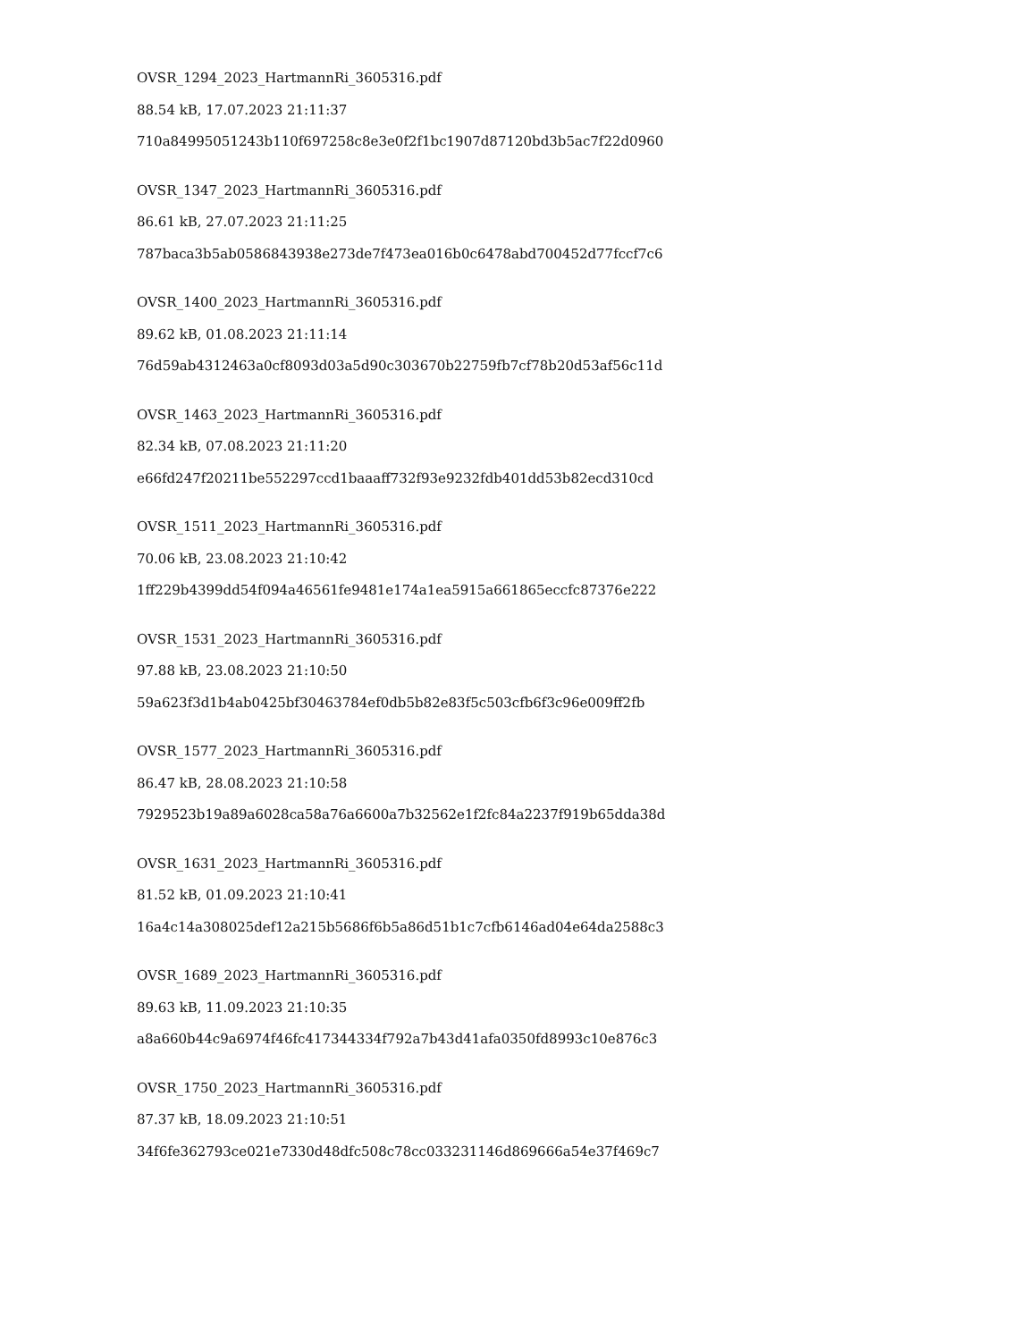OVSR_1294_2023_HartmannRi_3605316.pdf
88.54 kB, 17.07.2023 21:11:37
710a84995051243b110f697258c8e3e0f2f1bc1907d87120bd3b5ac7f22d0960
OVSR_1347_2023_HartmannRi_3605316.pdf
86.61 kB, 27.07.2023 21:11:25
787baca3b5ab0586843938e273de7f473ea016b0c6478abd700452d77fccf7c6
OVSR_1400_2023_HartmannRi_3605316.pdf
89.62 kB, 01.08.2023 21:11:14
76d59ab4312463a0cf8093d03a5d90c303670b22759fb7cf78b20d53af56c11d
OVSR_1463_2023_HartmannRi_3605316.pdf
82.34 kB, 07.08.2023 21:11:20
e66fd247f20211be552297ccd1baaaff732f93e9232fdb401dd53b82ecd310cd
OVSR_1511_2023_HartmannRi_3605316.pdf
70.06 kB, 23.08.2023 21:10:42
1ff229b4399dd54f094a46561fe9481e174a1ea5915a661865eccfc87376e222
OVSR_1531_2023_HartmannRi_3605316.pdf
97.88 kB, 23.08.2023 21:10:50
59a623f3d1b4ab0425bf30463784ef0db5b82e83f5c503cfb6f3c96e009ff2fb
OVSR_1577_2023_HartmannRi_3605316.pdf
86.47 kB, 28.08.2023 21:10:58
7929523b19a89a6028ca58a76a6600a7b32562e1f2fc84a2237f919b65dda38d
OVSR_1631_2023_HartmannRi_3605316.pdf
81.52 kB, 01.09.2023 21:10:41
16a4c14a308025def12a215b5686f6b5a86d51b1c7cfb6146ad04e64da2588c3
OVSR_1689_2023_HartmannRi_3605316.pdf
89.63 kB, 11.09.2023 21:10:35
a8a660b44c9a6974f46fc417344334f792a7b43d41afa0350fd8993c10e876c3
OVSR_1750_2023_HartmannRi_3605316.pdf
87.37 kB, 18.09.2023 21:10:51
34f6fe362793ce021e7330d48dfc508c78cc033231146d869666a54e37f469c7